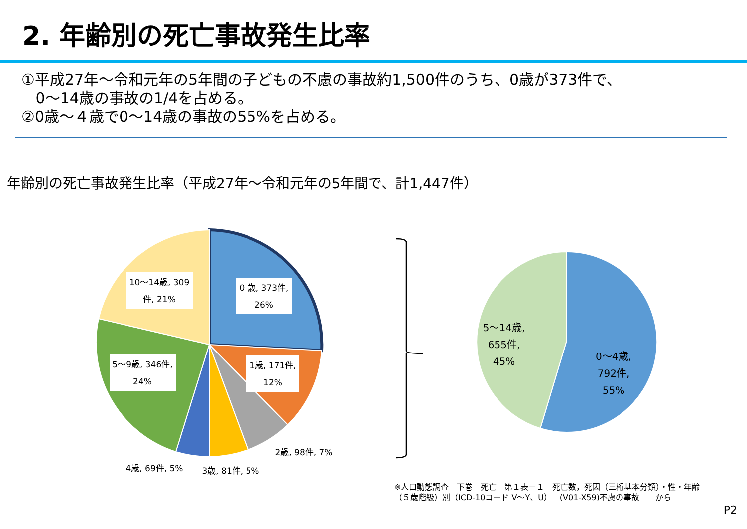2. 年齢別の死亡事故発生比率
①平成27年～令和元年の5年間の子どもの不慮の事故約1,500件のうち、0歳が373件で、
0～14歳の事故の1/4を占める。
②0歳～４歳で0～14歳の事故の55%を占める。
年齢別の死亡事故発生比率（平成27年～令和元年の5年間で、計1,447件）
0 歳, 373件,
26%
10～14歳, 309
件, 21%
5～9歳, 346件,
24%
1歳, 171件,
12%
2歳, 98件, 7%
3歳, 81件, 5%
4歳, 69件, 5%
5～14歳,
655件,
45%
0～4歳,
792件,
55%
※人口動態調査　下巻　死亡　第１表－１　死亡数，死因（三桁基本分類）・性・年齢
（５歳階級）別（ICD-10コード V～Y、U）　(V01-X59)不慮の事故　　から
P2